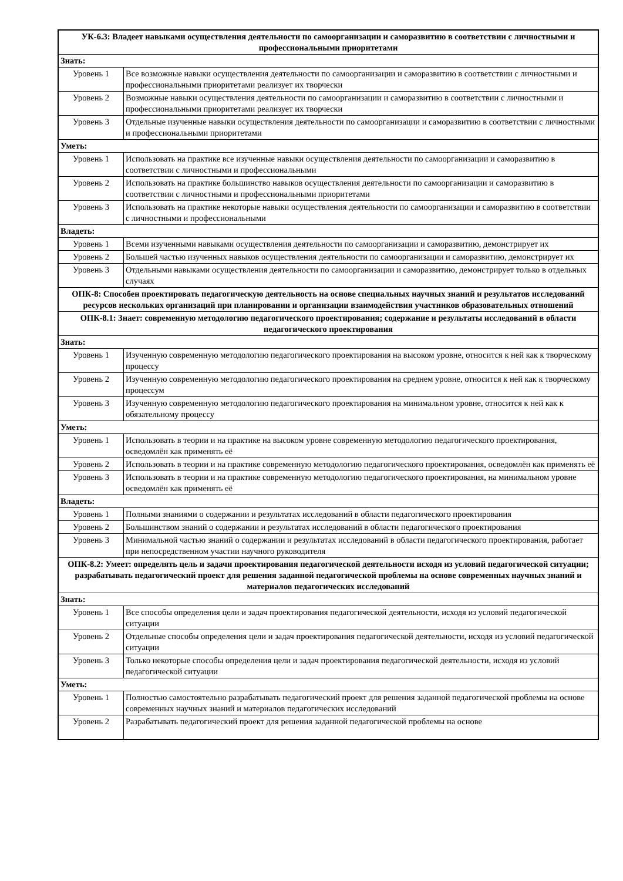| УК-6.3: Владеет навыками осуществления деятельности по самоорганизации и саморазвитию в соответствии с личностными и профессиональными приоритетами | |
| Знать: | |
| Уровень 1 | Все возможные навыки осуществления деятельности по самоорганизации и саморазвитию в соответствии с личностными и профессиональными приоритетами реализует их творчески |
| Уровень 2 | Возможные навыки осуществления деятельности по самоорганизации и саморазвитию в соответствии с личностными и профессиональными приоритетами реализует их творчески |
| Уровень 3 | Отдельные изученные навыки осуществления деятельности по самоорганизации и саморазвитию в соответствии с личностными и профессиональными приоритетами |
| Уметь: | |
| Уровень 1 | Использовать на практике все изученные навыки осуществления деятельности по самоорганизации и саморазвитию в соответствии с личностными и профессиональными |
| Уровень 2 | Использовать на практике большинство навыков осуществления деятельности по самоорганизации и саморазвитию в соответствии с личностными и профессиональными приоритетами |
| Уровень 3 | Использовать на практике некоторые навыки осуществления деятельности по самоорганизации и саморазвитию в соответствии с личностными и профессиональными |
| Владеть: | |
| Уровень 1 | Всеми изученными навыками осуществления деятельности по самоорганизации и саморазвитию, демонстрирует их |
| Уровень 2 | Большей частью изученных навыков осуществления деятельности по самоорганизации и саморазвитию, демонстрирует их |
| Уровень 3 | Отдельными навыками осуществления деятельности по самоорганизации и саморазвитию, демонстрирует только в отдельных случаях |
| ОПК-8: Способен проектировать педагогическую деятельность на основе специальных научных знаний и результатов исследований ресурсов нескольких организаций при планировании и организации взаимодействия участников образовательных отношений | |
| ОПК-8.1: Знает: современную методологию педагогического проектирования; содержание и результаты исследований в области педагогического проектирования | |
| Знать: | |
| Уровень 1 | Изученную современную методологию педагогического проектирования на высоком уровне, относится к ней как к творческому процессу |
| Уровень 2 | Изученную современную методологию педагогического проектирования на среднем уровне, относится к ней как к творческому процессум |
| Уровень 3 | Изученную современную методологию педагогического проектирования на минимальном уровне, относится к ней как к обязательному процессу |
| Уметь: | |
| Уровень 1 | Использовать в теории и на практике на высоком уровне современную методологию педагогического проектирования, осведомлён как применять её |
| Уровень 2 | Использовать в теории и на практике современную методологию педагогического проектирования, осведомлён как применять её |
| Уровень 3 | Использовать в теории и на практике современную методологию педагогического проектирования, на минимальном уровне осведомлён как применять её |
| Владеть: | |
| Уровень 1 | Полными знаниями о содержании и результатах исследований в области педагогического проектирования |
| Уровень 2 | Большинством знаний о содержании и результатах исследований в области педагогического проектирования |
| Уровень 3 | Минимальной частью знаний о содержании и результатах исследований в области педагогического проектирования, работает при непосредственном участии научного руководителя |
| ОПК-8.2: Умеет: определять цель и задачи проектирования педагогической деятельности исходя из условий педагогической ситуации; разрабатывать педагогический проект для решения заданной педагогической проблемы на основе современных научных знаний и материалов педагогических исследований | |
| Знать: | |
| Уровень 1 | Все способы определения цели и задач проектирования педагогической деятельности, исходя из условий педагогической ситуации |
| Уровень 2 | Отдельные способы определения цели и задач проектирования педагогической деятельности, исходя из условий педагогической ситуации |
| Уровень 3 | Только некоторые способы определения цели и задач проектирования педагогической деятельности, исходя из условий педагогической ситуации |
| Уметь: | |
| Уровень 1 | Полностью самостоятельно разрабатывать педагогический проект для решения заданной педагогической проблемы на основе современных научных знаний и материалов педагогических исследований |
| Уровень 2 | Разрабатывать педагогический проект для решения заданной педагогической проблемы на основе |